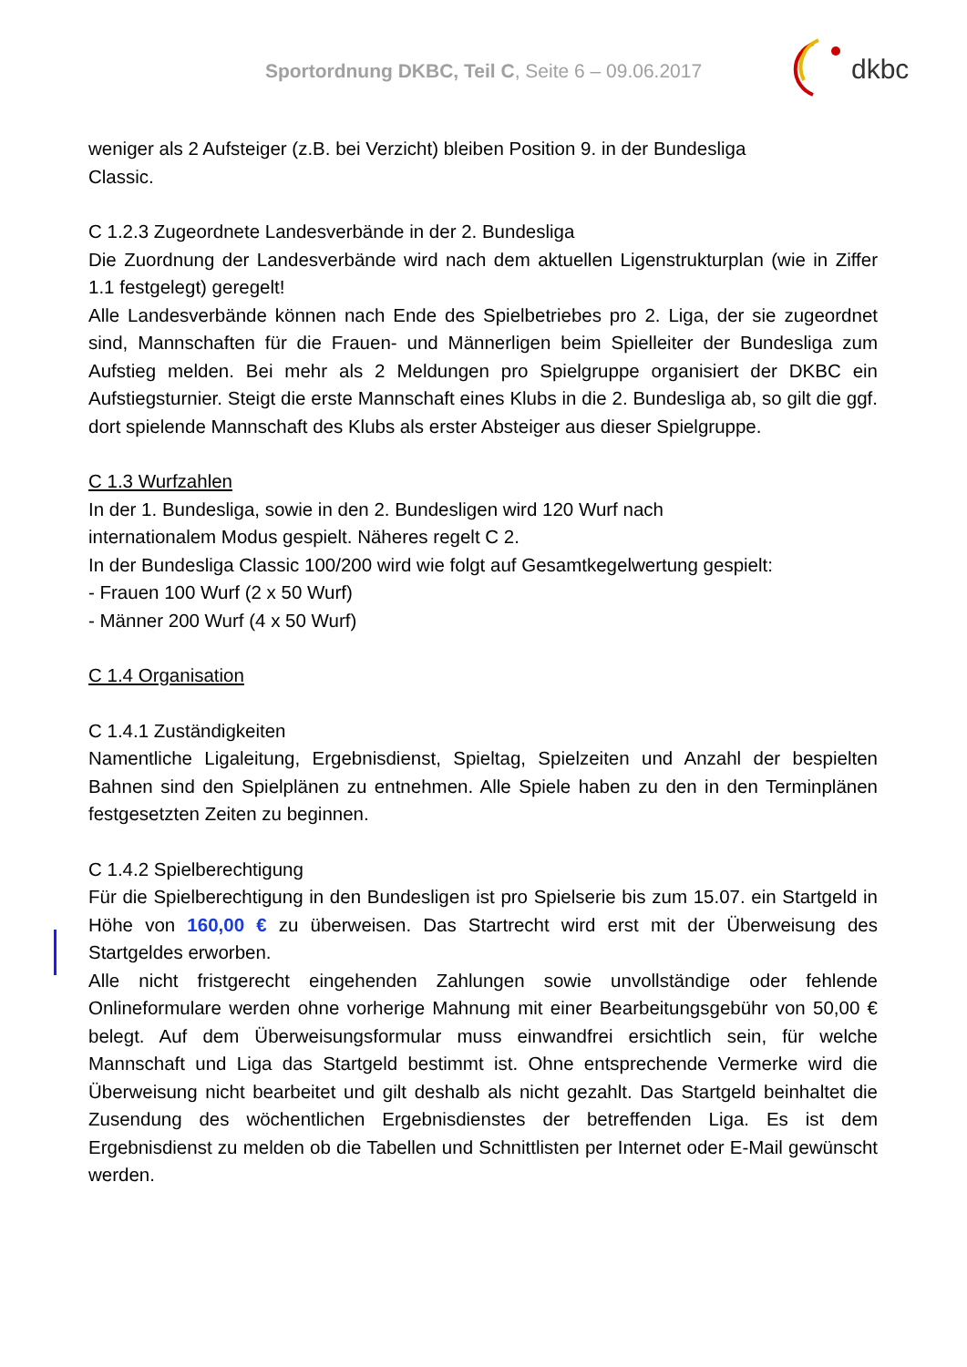Sportordnung DKBC, Teil C, Seite 6 – 09.06.2017
dkbc
weniger als 2 Aufsteiger (z.B. bei Verzicht) bleiben Position 9. in der Bundesliga
Classic.
C 1.2.3 Zugeordnete Landesverbände in der 2. Bundesliga
Die Zuordnung der Landesverbände wird nach dem aktuellen Ligenstrukturplan (wie in Ziffer 1.1 festgelegt) geregelt!
Alle Landesverbände können nach Ende des Spielbetriebes pro 2. Liga, der sie zugeordnet sind, Mannschaften für die Frauen- und Männerligen beim Spielleiter der Bundesliga zum Aufstieg melden. Bei mehr als 2 Meldungen pro Spielgruppe organisiert der DKBC ein Aufstiegsturnier. Steigt die erste Mannschaft eines Klubs in die 2. Bundesliga ab, so gilt die ggf. dort spielende Mannschaft des Klubs als erster Absteiger aus dieser Spielgruppe.
C 1.3 Wurfzahlen
In der 1. Bundesliga, sowie in den 2. Bundesligen wird 120 Wurf nach
internationalem Modus gespielt. Näheres regelt C 2.
In der Bundesliga Classic 100/200 wird wie folgt auf Gesamtkegelwertung gespielt:
- Frauen 100 Wurf (2 x 50 Wurf)
- Männer 200 Wurf (4 x 50 Wurf)
C 1.4 Organisation
C 1.4.1 Zuständigkeiten
Namentliche Ligaleitung, Ergebnisdienst, Spieltag, Spielzeiten und Anzahl der bespielten Bahnen sind den Spielplänen zu entnehmen. Alle Spiele haben zu den in den Terminplänen festgesetzten Zeiten zu beginnen.
C 1.4.2 Spielberechtigung
Für die Spielberechtigung in den Bundesligen ist pro Spielserie bis zum 15.07. ein Startgeld in Höhe von 160,00 € zu überweisen. Das Startrecht wird erst mit der Überweisung des Startgeldes erworben.
Alle nicht fristgerecht eingehenden Zahlungen sowie unvollständige oder fehlende Onlineformulare werden ohne vorherige Mahnung mit einer Bearbeitungsgebühr von 50,00 € belegt. Auf dem Überweisungsformular muss einwandfrei ersichtlich sein, für welche Mannschaft und Liga das Startgeld bestimmt ist. Ohne entsprechende Vermerke wird die Überweisung nicht bearbeitet und gilt deshalb als nicht gezahlt. Das Startgeld beinhaltet die Zusendung des wöchentlichen Ergebnisdienstes der betreffenden Liga. Es ist dem Ergebnisdienst zu melden ob die Tabellen und Schnittlisten per Internet oder E-Mail gewünscht werden.